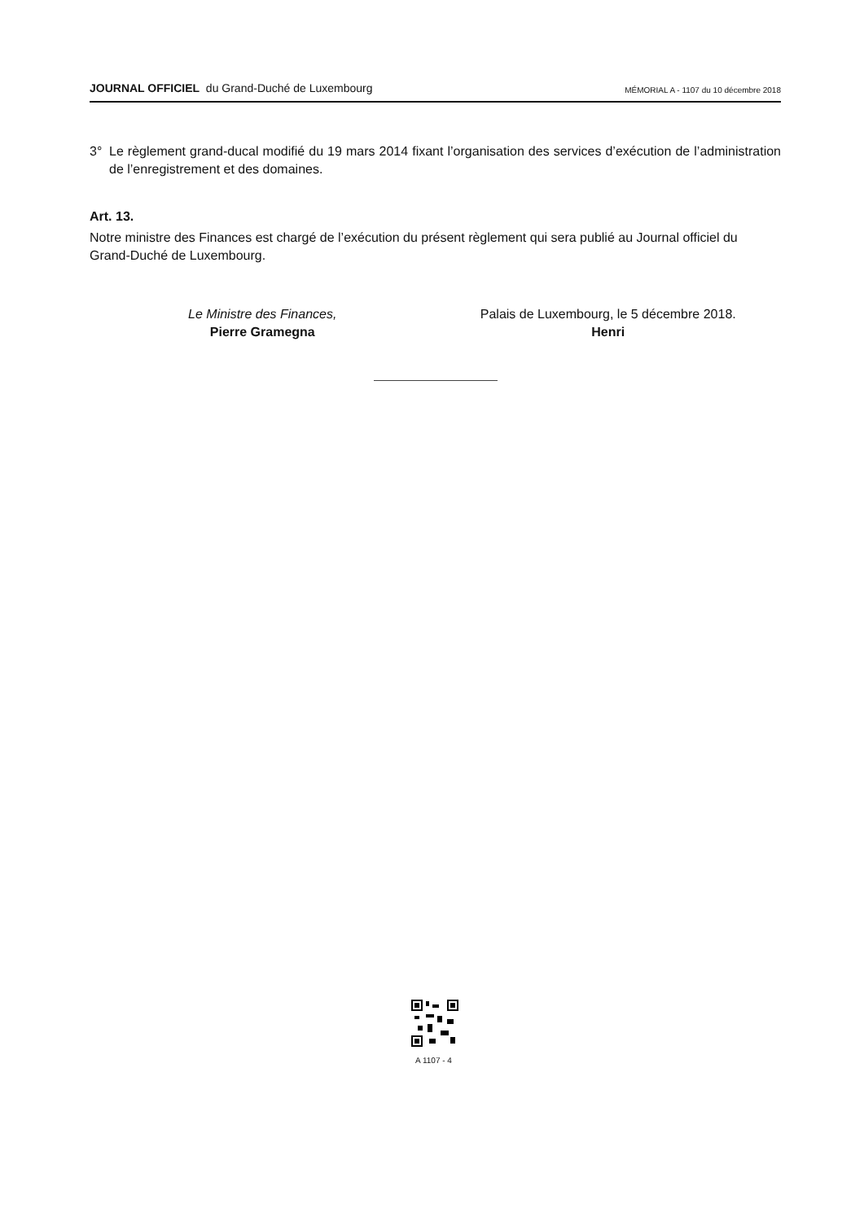JOURNAL OFFICIEL du Grand-Duché de Luxembourg
MÉMORIAL A - 1107 du 10 décembre 2018
3° Le règlement grand-ducal modifié du 19 mars 2014 fixant l’organisation des services d’exécution de l’administration de l’enregistrement et des domaines.
Art. 13.
Notre ministre des Finances est chargé de l’exécution du présent règlement qui sera publié au Journal officiel du Grand-Duché de Luxembourg.
Le Ministre des Finances,
Pierre Gramegna
Palais de Luxembourg, le 5 décembre 2018.
Henri
A 1107 - 4